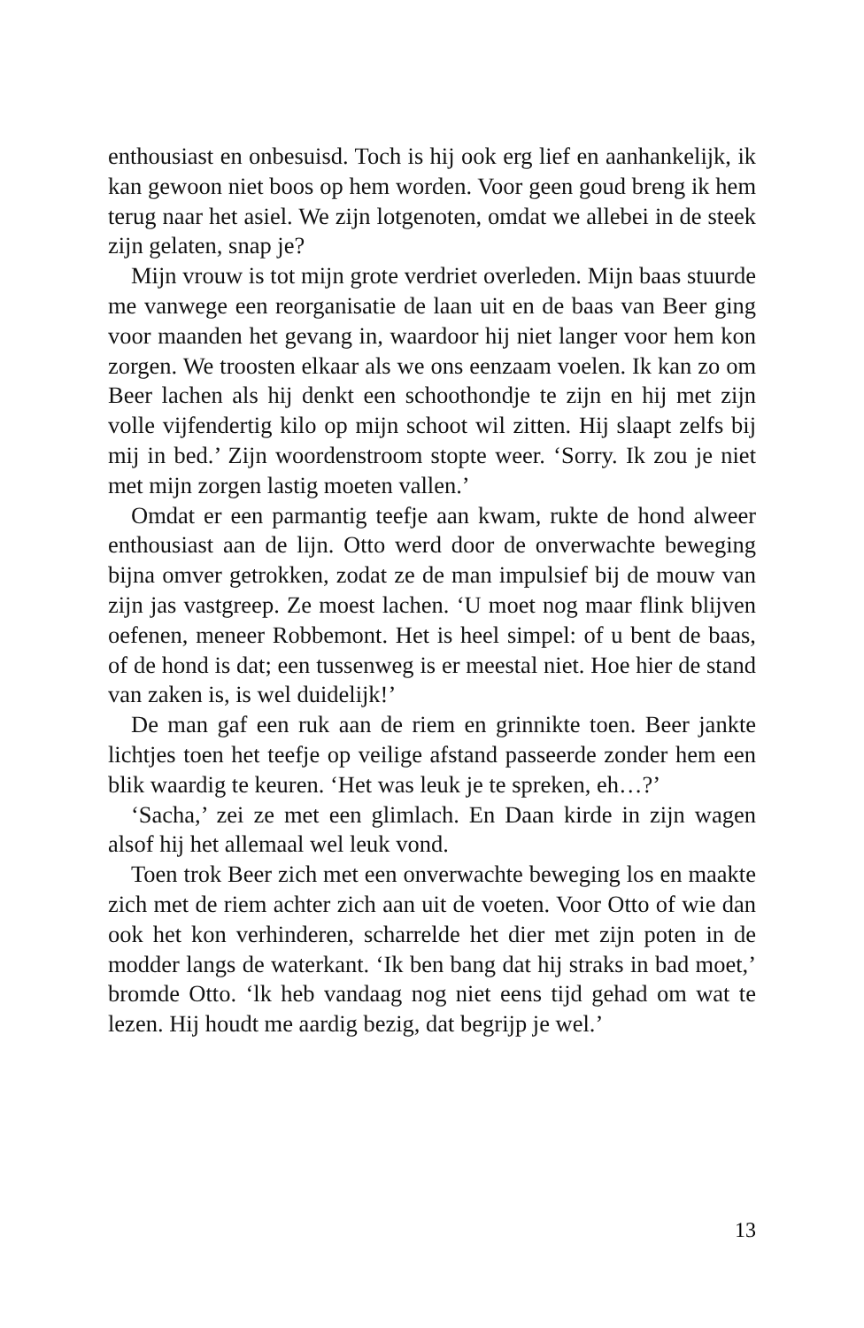enthousiast en onbesuisd. Toch is hij ook erg lief en aanhankelijk, ik kan gewoon niet boos op hem worden. Voor geen goud breng ik hem terug naar het asiel. We zijn lotgenoten, omdat we allebei in de steek zijn gelaten, snap je?
Mijn vrouw is tot mijn grote verdriet overleden. Mijn baas stuurde me vanwege een reorganisatie de laan uit en de baas van Beer ging voor maanden het gevang in, waardoor hij niet langer voor hem kon zorgen. We troosten elkaar als we ons eenzaam voelen. Ik kan zo om Beer lachen als hij denkt een schoothondje te zijn en hij met zijn volle vijfendertig kilo op mijn schoot wil zitten. Hij slaapt zelfs bij mij in bed.’ Zijn woordenstroom stopte weer. ‘Sorry. Ik zou je niet met mijn zorgen lastig moeten vallen.’
Omdat er een parmantig teefje aan kwam, rukte de hond alweer enthousiast aan de lijn. Otto werd door de onverwachte beweging bijna omver getrokken, zodat ze de man impulsief bij de mouw van zijn jas vastgreep. Ze moest lachen. ‘U moet nog maar flink blijven oefenen, meneer Robbemont. Het is heel simpel: of u bent de baas, of de hond is dat; een tussenweg is er meestal niet. Hoe hier de stand van zaken is, is wel duidelijk!’
De man gaf een ruk aan de riem en grinnikte toen. Beer jankte lichtjes toen het teefje op veilige afstand passeerde zonder hem een blik waardig te keuren. ‘Het was leuk je te spreken, eh…?’
‘Sacha,’ zei ze met een glimlach. En Daan kirde in zijn wagen alsof hij het allemaal wel leuk vond.
Toen trok Beer zich met een onverwachte beweging los en maakte zich met de riem achter zich aan uit de voeten. Voor Otto of wie dan ook het kon verhinderen, scharrelde het dier met zijn poten in de modder langs de waterkant. ‘Ik ben bang dat hij straks in bad moet,’ bromde Otto. ‘lk heb vandaag nog niet eens tijd gehad om wat te lezen. Hij houdt me aardig bezig, dat begrijp je wel.’
13